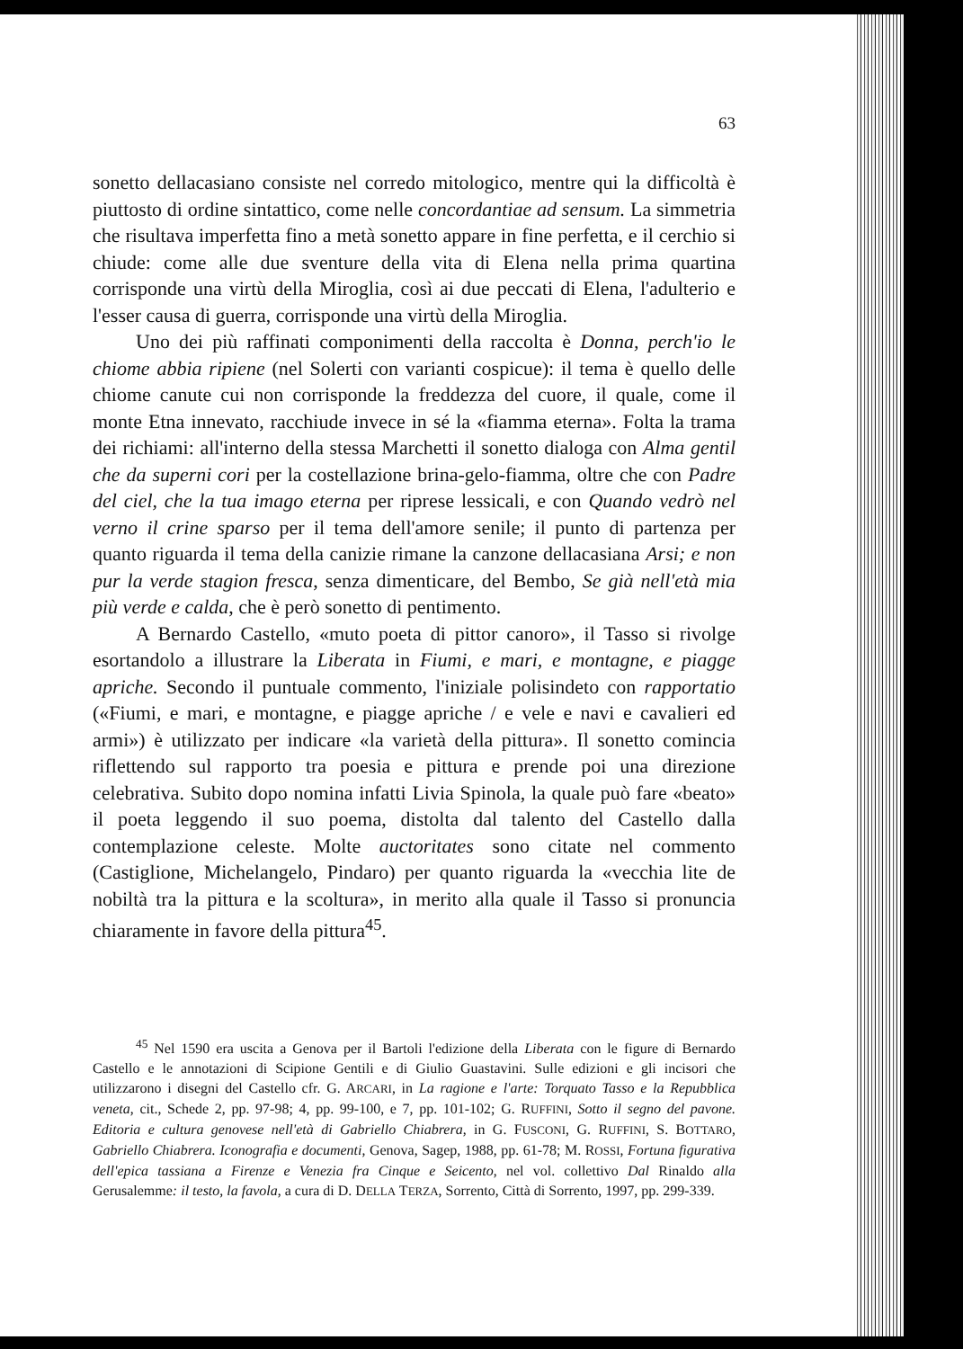63
sonetto dellacasiano consiste nel corredo mitologico, mentre qui la difficoltà è piuttosto di ordine sintattico, come nelle concordantiae ad sensum. La simmetria che risultava imperfetta fino a metà sonetto appare in fine perfetta, e il cerchio si chiude: come alle due sventure della vita di Elena nella prima quartina corrisponde una virtù della Miroglia, così ai due peccati di Elena, l'adulterio e l'esser causa di guerra, corrisponde una virtù della Miroglia.
Uno dei più raffinati componimenti della raccolta è Donna, perch'io le chiome abbia ripiene (nel Solerti con varianti cospicue): il tema è quello delle chiome canute cui non corrisponde la freddezza del cuore, il quale, come il monte Etna innevato, racchiude invece in sé la «fiamma eterna». Folta la trama dei richiami: all'interno della stessa Marchetti il sonetto dialoga con Alma gentil che da superni cori per la costellazione brina-gelo-fiamma, oltre che con Padre del ciel, che la tua imago eterna per riprese lessicali, e con Quando vedrò nel verno il crine sparso per il tema dell'amore senile; il punto di partenza per quanto riguarda il tema della canizie rimane la canzone dellacasiana Arsi; e non pur la verde stagion fresca, senza dimenticare, del Bembo, Se già nell'età mia più verde e calda, che è però sonetto di pentimento.
A Bernardo Castello, «muto poeta di pittor canoro», il Tasso si rivolge esortandolo a illustrare la Liberata in Fiumi, e mari, e montagne, e piagge apriche. Secondo il puntuale commento, l'iniziale polisindeto con rapportatio («Fiumi, e mari, e montagne, e piagge apriche / e vele e navi e cavalieri ed armi») è utilizzato per indicare «la varietà della pittura». Il sonetto comincia riflettendo sul rapporto tra poesia e pittura e prende poi una direzione celebrativa. Subito dopo nomina infatti Livia Spinola, la quale può fare «beato» il poeta leggendo il suo poema, distolta dal talento del Castello dalla contemplazione celeste. Molte auctoritates sono citate nel commento (Castiglione, Michelangelo, Pindaro) per quanto riguarda la «vecchia lite de nobiltà tra la pittura e la scoltura», in merito alla quale il Tasso si pronuncia chiaramente in favore della pittura<sup>45</sup>.
<sup>45</sup> Nel 1590 era uscita a Genova per il Bartoli l'edizione della Liberata con le figure di Bernardo Castello e le annotazioni di Scipione Gentili e di Giulio Guastavini. Sulle edizioni e gli incisori che utilizzarono i disegni del Castello cfr. G. ARCARI, in La ragione e l'arte: Torquato Tasso e la Repubblica veneta, cit., Schede 2, pp. 97-98; 4, pp. 99-100, e 7, pp. 101-102; G. RUFFINI, Sotto il segno del pavone. Editoria e cultura genovese nell'età di Gabriello Chiabrera, in G. FUSCONI, G. RUFFINI, S. BOTTARO, Gabriello Chiabrera. Iconografia e documenti, Genova, Sagep, 1988, pp. 61-78; M. ROSSI, Fortuna figurativa dell'epica tassiana a Firenze e Venezia fra Cinque e Seicento, nel vol. collettivo Dal Rinaldo alla Gerusalemme: il testo, la favola, a cura di D. DELLA TERZA, Sorrento, Città di Sorrento, 1997, pp. 299-339.